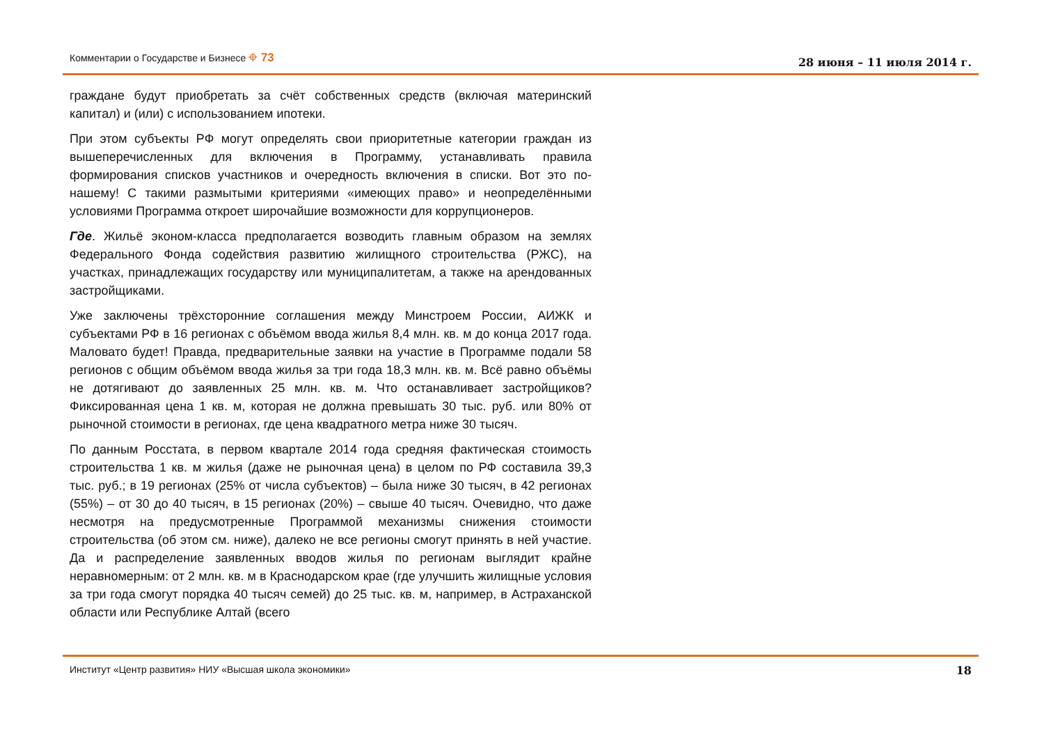Комментарии о Государстве и Бизнесе ⌖ 73 28 июня – 11 июля 2014 г.
граждане будут приобретать за счёт собственных средств (включая материнский капитал) и (или) с использованием ипотеки.
При этом субъекты РФ могут определять свои приоритетные категории граждан из вышеперечисленных для включения в Программу, устанавливать правила формирования списков участников и очередность включения в списки. Вот это по-нашему! С такими размытыми критериями «имеющих право» и неопределёнными условиями Программа откроет широчайшие возможности для коррупционеров.
Где. Жильё эконом-класса предполагается возводить главным образом на землях Федерального Фонда содействия развитию жилищного строительства (РЖС), на участках, принадлежащих государству или муниципалитетам, а также на арендованных застройщиками.
Уже заключены трёхсторонние соглашения между Минстроем России, АИЖК и субъектами РФ в 16 регионах с объёмом ввода жилья 8,4 млн. кв. м до конца 2017 года. Маловато будет! Правда, предварительные заявки на участие в Программе подали 58 регионов с общим объёмом ввода жилья за три года 18,3 млн. кв. м. Всё равно объёмы не дотягивают до заявленных 25 млн. кв. м. Что останавливает застройщиков? Фиксированная цена 1 кв. м, которая не должна превышать 30 тыс. руб. или 80% от рыночной стоимости в регионах, где цена квадратного метра ниже 30 тысяч.
По данным Росстата, в первом квартале 2014 года средняя фактическая стоимость строительства 1 кв. м жилья (даже не рыночная цена) в целом по РФ составила 39,3 тыс. руб.; в 19 регионах (25% от числа субъектов) – была ниже 30 тысяч, в 42 регионах (55%) – от 30 до 40 тысяч, в 15 регионах (20%) – свыше 40 тысяч. Очевидно, что даже несмотря на предусмотренные Программой механизмы снижения стоимости строительства (об этом см. ниже), далеко не все регионы смогут принять в ней участие. Да и распределение заявленных вводов жилья по регионам выглядит крайне неравномерным: от 2 млн. кв. м в Краснодарском крае (где улучшить жилищные условия за три года смогут порядка 40 тысяч семей) до 25 тыс. кв. м, например, в Астраханской области или Республике Алтай (всего
Институт «Центр развития» НИУ «Высшая школа экономики» 18